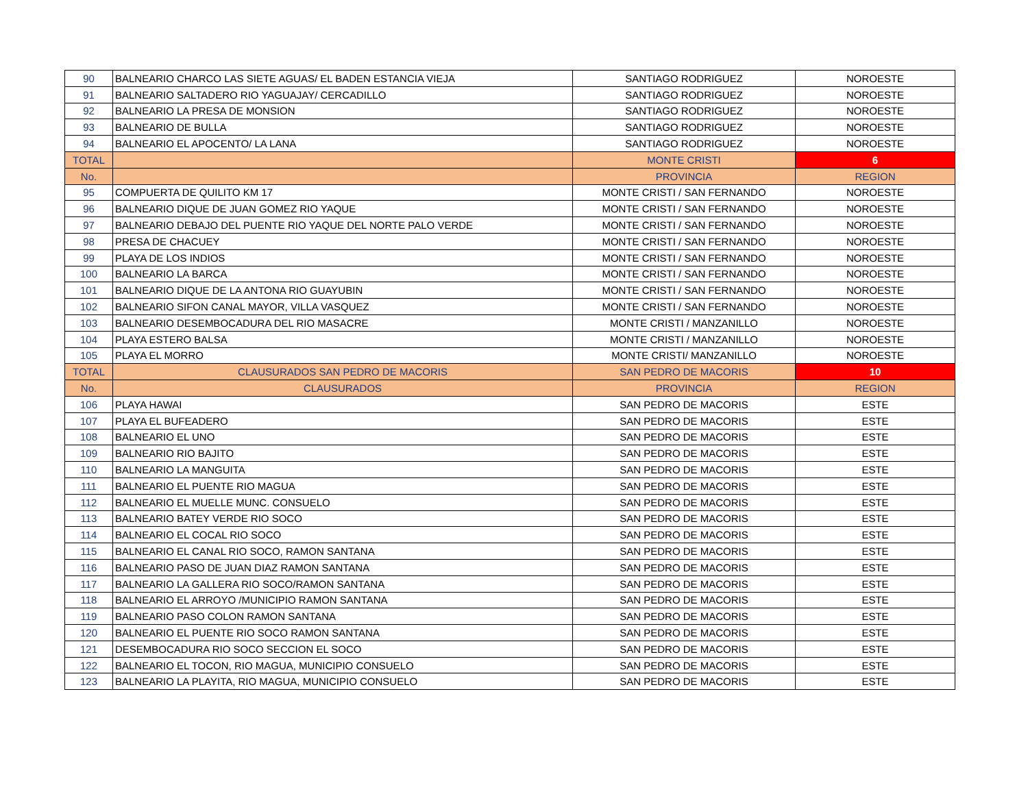| 90 | BALNEARIO CHARCO LAS SIETE AGUAS/ EL BADEN ESTANCIA VIEJA | SANTIAGO RODRIGUEZ | NOROESTE |
| 91 | BALNEARIO SALTADERO RIO YAGUAJAY/ CERCADILLO | SANTIAGO RODRIGUEZ | NOROESTE |
| 92 | BALNEARIO LA PRESA DE MONSION | SANTIAGO RODRIGUEZ | NOROESTE |
| 93 | BALNEARIO DE BULLA | SANTIAGO RODRIGUEZ | NOROESTE |
| 94 | BALNEARIO EL APOCENTO/ LA LANA | SANTIAGO RODRIGUEZ | NOROESTE |
| TOTAL | | MONTE CRISTI | 6 |
| No. | | PROVINCIA | REGION |
| 95 | COMPUERTA DE QUILITO KM 17 | MONTE CRISTI / SAN FERNANDO | NOROESTE |
| 96 | BALNEARIO DIQUE DE JUAN GOMEZ RIO YAQUE | MONTE CRISTI / SAN FERNANDO | NOROESTE |
| 97 | BALNEARIO DEBAJO DEL PUENTE RIO YAQUE DEL NORTE PALO VERDE | MONTE CRISTI / SAN FERNANDO | NOROESTE |
| 98 | PRESA DE CHACUEY | MONTE CRISTI / SAN FERNANDO | NOROESTE |
| 99 | PLAYA DE LOS INDIOS | MONTE CRISTI / SAN FERNANDO | NOROESTE |
| 100 | BALNEARIO LA BARCA | MONTE CRISTI / SAN FERNANDO | NOROESTE |
| 101 | BALNEARIO DIQUE DE LA ANTONA RIO GUAYUBIN | MONTE CRISTI / SAN FERNANDO | NOROESTE |
| 102 | BALNEARIO SIFON CANAL MAYOR, VILLA VASQUEZ | MONTE CRISTI / SAN FERNANDO | NOROESTE |
| 103 | BALNEARIO DESEMBOCADURA DEL RIO MASACRE | MONTE CRISTI / MANZANILLO | NOROESTE |
| 104 | PLAYA ESTERO BALSA | MONTE CRISTI / MANZANILLO | NOROESTE |
| 105 | PLAYA EL MORRO | MONTE CRISTI/ MANZANILLO | NOROESTE |
| TOTAL | CLAUSURADOS SAN PEDRO DE MACORIS | SAN PEDRO DE MACORIS | 10 |
| No. | CLAUSURADOS | PROVINCIA | REGION |
| 106 | PLAYA HAWAI | SAN PEDRO DE MACORIS | ESTE |
| 107 | PLAYA EL BUFEADERO | SAN PEDRO DE MACORIS | ESTE |
| 108 | BALNEARIO EL UNO | SAN PEDRO DE MACORIS | ESTE |
| 109 | BALNEARIO RIO BAJITO | SAN PEDRO DE MACORIS | ESTE |
| 110 | BALNEARIO LA MANGUITA | SAN PEDRO DE MACORIS | ESTE |
| 111 | BALNEARIO EL PUENTE RIO MAGUA | SAN PEDRO DE MACORIS | ESTE |
| 112 | BALNEARIO EL MUELLE MUNC. CONSUELO | SAN PEDRO DE MACORIS | ESTE |
| 113 | BALNEARIO BATEY VERDE RIO SOCO | SAN PEDRO DE MACORIS | ESTE |
| 114 | BALNEARIO EL COCAL RIO SOCO | SAN PEDRO DE MACORIS | ESTE |
| 115 | BALNEARIO EL CANAL RIO SOCO, RAMON SANTANA | SAN PEDRO DE MACORIS | ESTE |
| 116 | BALNEARIO PASO DE JUAN DIAZ RAMON SANTANA | SAN PEDRO DE MACORIS | ESTE |
| 117 | BALNEARIO LA GALLERA RIO SOCO/RAMON SANTANA | SAN PEDRO DE MACORIS | ESTE |
| 118 | BALNEARIO EL ARROYO /MUNICIPIO RAMON SANTANA | SAN PEDRO DE MACORIS | ESTE |
| 119 | BALNEARIO PASO COLON RAMON SANTANA | SAN PEDRO DE MACORIS | ESTE |
| 120 | BALNEARIO EL PUENTE RIO SOCO RAMON SANTANA | SAN PEDRO DE MACORIS | ESTE |
| 121 | DESEMBOCADURA RIO SOCO SECCION EL SOCO | SAN PEDRO DE MACORIS | ESTE |
| 122 | BALNEARIO EL TOCON, RIO MAGUA, MUNICIPIO CONSUELO | SAN PEDRO DE MACORIS | ESTE |
| 123 | BALNEARIO LA PLAYITA, RIO MAGUA, MUNICIPIO CONSUELO | SAN PEDRO DE MACORIS | ESTE |